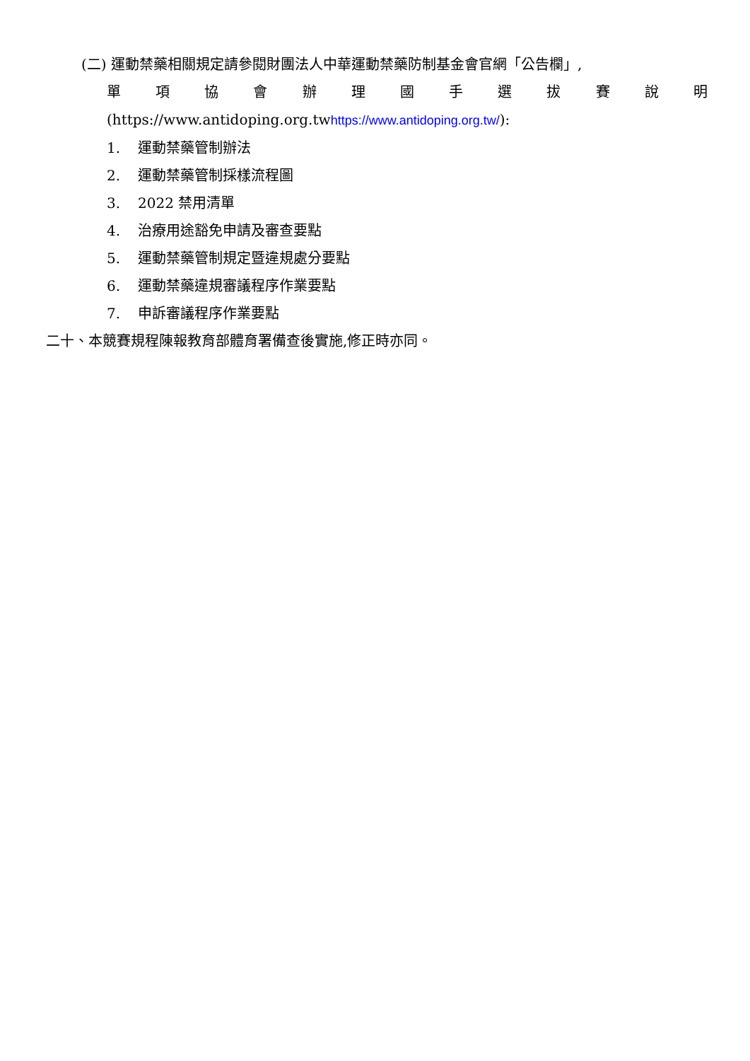(二) 運動禁藥相關規定請參閱財團法人中華運動禁藥防制基金會官網「公告欄」,
單項協會辦理國手選拔賽說明
(https://www.antidoping.org.twhttps://www.antidoping.org.tw/):
1. 運動禁藥管制辦法
2. 運動禁藥管制採樣流程圖
3. 2022 禁用清單
4. 治療用途豁免申請及審查要點
5. 運動禁藥管制規定暨違規處分要點
6. 運動禁藥違規審議程序作業要點
7. 申訴審議程序作業要點
二十、本競賽規程陳報教育部體育署備查後實施,修正時亦同。